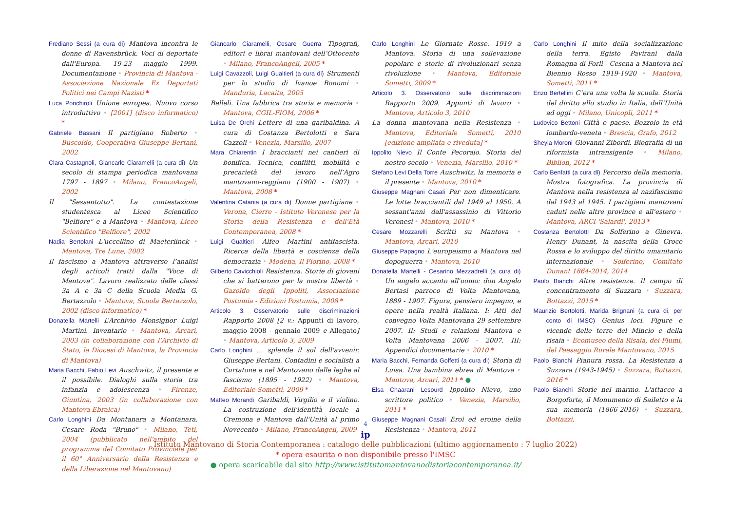Frediano Sessi (a cura di) Mantova incontra le donne di Ravensbrück. Voci di deportate dall'Europa. 19-23 maggio 1999. Documentazione • Provincia di Mantova - Associazione Nazionale Ex Deportati Politici nei Campi Nazisti *
Luca Ponchiroli Unione europea. Nuovo corso introduttivo • [2001] (disco informatico) *
Gabriele Bassani Il partigiano Roberto • Buscoldo, Cooperativa Giuseppe Bertani, 2002
Clara Castagnoli, Giancarlo Ciaramelli (a cura di) Un secolo di stampa periodica mantovana 1797 - 1897 • Milano, FrancoAngeli, 2002
Il "Sessantotto". La contestazione studentesca al Liceo Scientifico "Belfiore" e a Mantova • Mantova, Liceo Scientifico "Belfiore", 2002
Nadia Bertolani L'uccellino di Maeterlinck • Mantova, Tre Lune, 2002
Il fascismo a Mantova attraverso l’analisi degli articoli tratti dalla "Voce di Mantova". Lavoro realizzato dalle classi 3a A e 3a C della Scuola Media G. Bertazzolo • Mantova, Scuola Bertazzolo, 2002 (disco informatico) *
Donatella Martelli L’Archivio Monsignor Luigi Martini. Inventario • Mantova, Arcari, 2003 (in collaborazione con l’Archivio di Stato, la Diocesi di Mantova, la Provincia di Mantova)
Maria Bacchi, Fabio Levi Auschwitz, il presente e il possibile. Dialoghi sulla storia tra infanzia e adolescenza • Firenze, Giuntina, 2003 (in collaborazione con Mantova Ebraica)
Carlo Longhini Da Montanara a Montanara. Cesare Roda "Bruno" • Milano, Teti, 2004 (pubblicato nell'ambito del programma del Comitato Provinciale per il 60° Anniversario della Resistenza e della Liberazione nel Mantovano)
Giancarlo Ciaramelli, Cesare Guerra Tipografi, editori e librai mantovani dell’Ottocento • Milano, FrancoAngeli, 2005 *
Luigi Cavazzoli, Luigi Gualtieri (a cura di) Strumenti per lo studio di Ivanoe Bonomi • Manduria, Lacaita, 2005
Belleli. Una fabbrica tra storia e memoria • Mantova, CGIL-FIOM, 2006 *
Luisa De Orchi Lettere di una garibaldina. A cura di Costanza Bertolotti e Sara Cazzoli • Venezia, Marsilio, 2007
Mara Chiarentin I braccianti nei cantieri di bonifica. Tecnica, conflitti, mobilità e precarietà del lavoro nell’Agro mantovano-reggiano (1900 - 1907) • Mantova, 2008 *
Valentina Catania (a cura di) Donne partigiane • Verona, Cierre - Istituto Veronese per la Storia della Resistenza e dell'Età Contemporanea, 2008 *
Luigi Gualtieri Alfeo Martini antifascista. Ricerca della libertà e coscienza della democrazia • Modena, Il Fiorino, 2008 *
Gilberto Cavicchioli Resistenza. Storie di giovani che si batterono per la nostra libertà • Gazoldo degli Ippoliti, Associazione Postumia - Edizioni Postumia, 2008 *
Articolo 3. Osservatorio sulle discriminazioni Rapporto 2008 [2 v.: Appunti di lavoro, maggio 2008 - gennaio 2009 e Allegato] • Mantova, Articolo 3, 2009
Carlo Longhini ... splende il sol dell'avvenir. Giuseppe Bertani. Contadini e socialisti a Curtatone e nel Mantovano dalle leghe al fascismo (1895 - 1922) • Mantova, Editoriale Sometti, 2009 *
Matteo Morandi Garibaldi, Virgilio e il violino. La costruzione dell'identità locale a Cremona e Mantova dall'Unità al primo Novecento • Milano, FrancoAngeli, 2009
Carlo Longhini Le Giornate Rosse. 1919 a Mantova. Storia di una sollevazione popolare e storie di rivoluzionari senza rivoluzione • Mantova, Editoriale Sometti, 2009 *
Articolo 3. Osservatorio sulle discriminazioni Rapporto 2009. Appunti di lavoro • Mantova, Articolo 3, 2010
La donna mantovana nella Resistenza • Mantova, Editoriale Sometti, 2010 [edizione ampliata e riveduta] *
Ippolito Nievo Il Conte Pecoraio. Storia del nostro secolo • Venezia, Marsilio, 2010 *
Stefano Levi Della Torre Auschwitz, la memoria e il presente • Mantova, 2010 *
Giuseppe Magnani Casali Per non dimenticare. Le lotte bracciantili dal 1949 al 1950. A sessant'anni dall'assassinio di Vittorio Veronesi • Mantova, 2010 *
Cesare Mozzarelli Scritti su Mantova • Mantova, Arcari, 2010
Giuseppe Papagno L'europeismo a Mantova nel dopoguerra • Mantova, 2010
Donatella Martelli - Cesarino Mezzadrelli (a cura di) Un angelo accanto all'uomo: don Angelo Bertasi parroco di Volta Mantovana, 1889 - 1907. Figura, pensiero impegno, e opere nella realtà italiana. I: Atti del convegno Volta Mantovana 29 settembre 2007. II: Studi e relazioni Mantova e Volta Mantovana 2006 - 2007. III: Appendici documentarie • 2010 *
Maria Bacchi, Fernanda Goffetti (a cura di) Storia di Luisa. Una bambina ebrea di Mantova • Mantova, Arcari, 2011 * ●
Elsa Chaarani Lesourd Ippolito Nievo, uno scrittore politico • Venezia, Marsilio, 2011 *
Giuseppe Magnani Casali Eroi ed eroine della Resistenza • Mantova, 2011
Carlo Longhini Il mito della socializzazione della terra. Egisto Pavirani dalla Romagna di Forlì - Cesena a Mantova nel Biennio Rosso 1919-1920 • Mantova, Sometti, 2011 *
Enzo Bertellini C’era una volta la scuola. Storia del diritto allo studio in Italia, dall’Unità ad oggi • Milano, Unicopli, 2011 *
Ludovico Bettoni Città e paese. Bozzolo in età lombardo-veneta • Brescia, Grafo, 2012
Sheyla Moroni Giovanni Zibordi. Biografia di un riformista intransigente • Milano, Biblion, 2012 *
Carlo Benfatti (a cura di) Percorso della memoria. Mostra fotografica. La provincia di Mantova nella resistenza al nazifascismo dal 1943 al 1945. I partigiani mantovani caduti nelle altre province e all'estero • Mantova, ARCI 'Salardi', 2013 *
Costanza Bertolotti Da Solferino a Ginevra. Henry Dunant, la nascita della Croce Rossa e lo sviluppo del diritto umanitario internazionale • Solferino, Comitato Dunant 1864-2014, 2014
Paolo Bianchi Altre resistenze. Il campo di concentramento di Suzzara • Suzzara, Bottazzi, 2015 *
Maurizio Bertolotti, Marida Brignani (a cura di, per conto di IMSC) Genius loci. Figure e vicende delle terre del Mincio e della risaia • Ecomuseo della Risaia, dei Fiumi, del Paesaggio Rurale Mantovano, 2015
Paolo Bianchi Pianura rossa. La Resistenza a Suzzara (1943-1945) • Suzzara, Bottazzi, 2016 *
Paolo Bianchi Storie nel marmo. L'attacco a Borgoforte, il Monumento di Sailetto e la sua memoria (1866-2016) • Suzzara, Bottazzi,
4
ip
Istituto Mantovano di Storia Contemporanea : catalogo delle pubblicazioni (ultimo aggiornamento : 7 luglio 2022)
* opera esaurita o non disponibile presso l'IMSC
● opera scaricabile dal sito http://www.istitutomantovanodistoriacontemporanea.it/